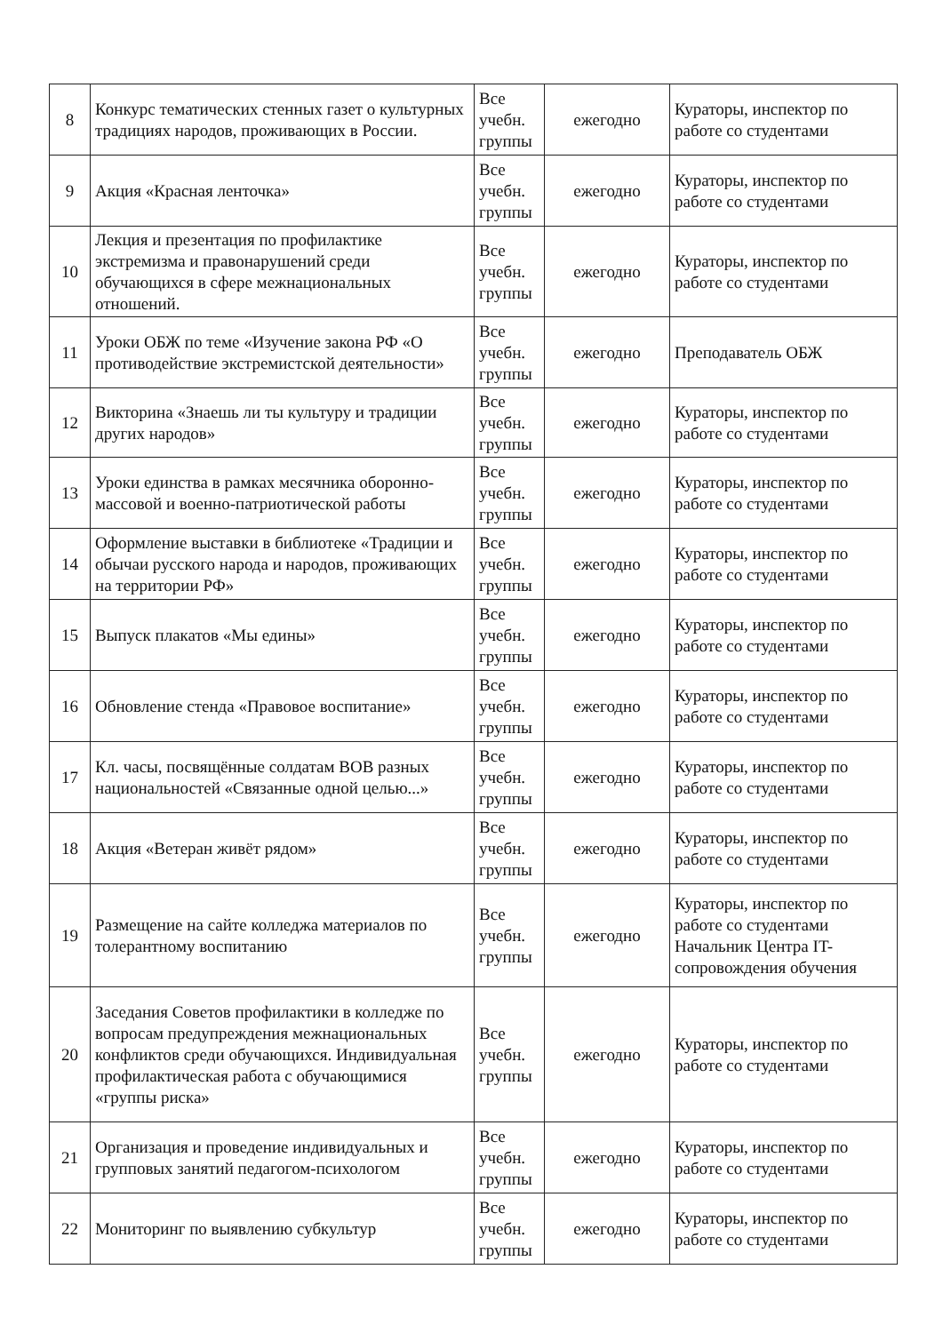| 8 | Конкурс тематических стенных газет о культурных традициях народов, проживающих в России. | Все учебн. группы | ежегодно | Кураторы, инспектор по работе со студентами |
| 9 | Акция «Красная ленточка» | Все учебн. группы | ежегодно | Кураторы, инспектор по работе со студентами |
| 10 | Лекция и презентация по профилактике экстремизма и правонарушений среди обучающихся в сфере межнациональных отношений. | Все учебн. группы | ежегодно | Кураторы, инспектор по работе со студентами |
| 11 | Уроки ОБЖ по теме «Изучение закона РФ «О противодействие экстремистской деятельности» | Все учебн. группы | ежегодно | Преподаватель ОБЖ |
| 12 | Викторина «Знаешь ли ты культуру и традиции других народов» | Все учебн. группы | ежегодно | Кураторы, инспектор по работе со студентами |
| 13 | Уроки единства в рамках месячника оборонно-массовой и военно-патриотической работы | Все учебн. группы | ежегодно | Кураторы, инспектор по работе со студентами |
| 14 | Оформление выставки в библиотеке «Традиции и обычаи русского народа и народов, проживающих на территории РФ» | Все учебн. группы | ежегодно | Кураторы, инспектор по работе со студентами |
| 15 | Выпуск плакатов «Мы едины» | Все учебн. группы | ежегодно | Кураторы, инспектор по работе со студентами |
| 16 | Обновление стенда «Правовое воспитание» | Все учебн. группы | ежегодно | Кураторы, инспектор по работе со студентами |
| 17 | Кл. часы, посвящённые солдатам ВОВ разных национальностей «Связанные одной целью...» | Все учебн. группы | ежегодно | Кураторы, инспектор по работе со студентами |
| 18 | Акция «Ветеран живёт рядом» | Все учебн. группы | ежегодно | Кураторы, инспектор по работе со студентами |
| 19 | Размещение на сайте колледжа материалов по толерантному воспитанию | Все учебн. группы | ежегодно | Кураторы, инспектор по работе со студентами Начальник Центра IT-сопровождения обучения |
| 20 | Заседания Советов профилактики в колледже по вопросам предупреждения межнациональных конфликтов среди обучающихся. Индивидуальная профилактическая работа с обучающимися «группы риска» | Все учебн. группы | ежегодно | Кураторы, инспектор по работе со студентами |
| 21 | Организация и проведение индивидуальных и групповых занятий педагогом-психологом | Все учебн. группы | ежегодно | Кураторы, инспектор по работе со студентами |
| 22 | Мониторинг по выявлению субкультур | Все учебн. группы | ежегодно | Кураторы, инспектор по работе со студентами |